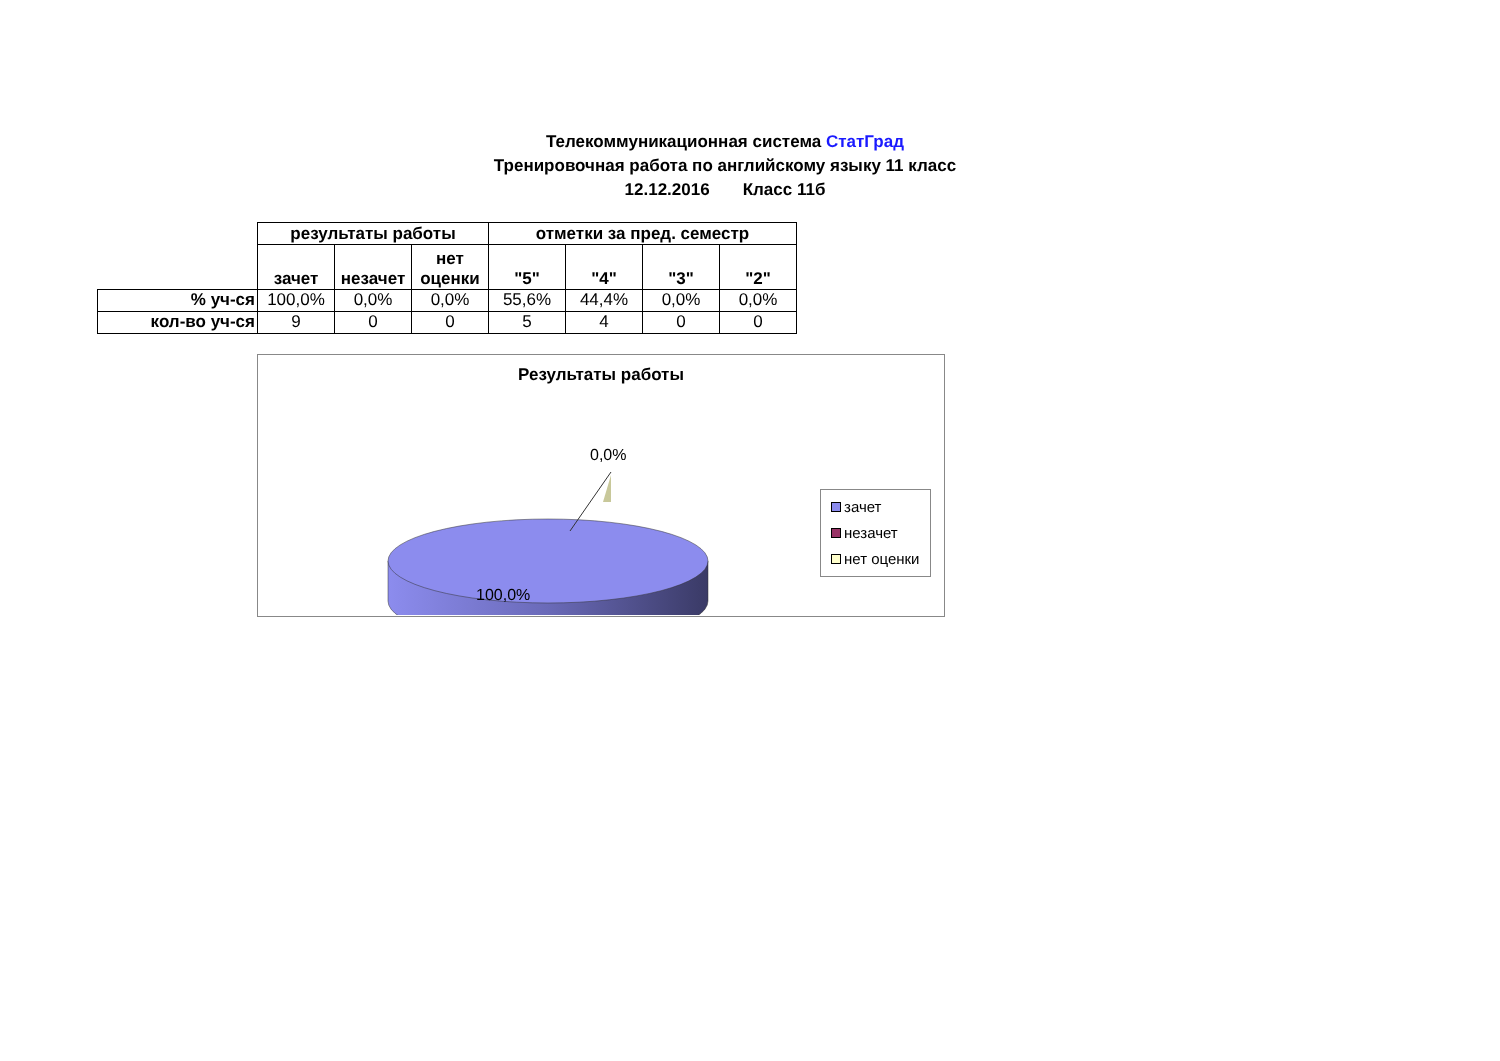Телекоммуникационная система СтатГрад
Тренировочная работа по английскому языку 11 класс
12.12.2016 Класс 11б
| | результаты работы | | | отметки за пред. семестр | | | |
| --- | --- | --- | --- | --- | --- | --- | --- |
| | зачет | незачет | нет оценки | "5" | "4" | "3" | "2" |
| % уч-ся | 100,0% | 0,0% | 0,0% | 55,6% | 44,4% | 0,0% | 0,0% |
| кол-во уч-ся | 9 | 0 | 0 | 5 | 4 | 0 | 0 |
Результаты работы
0,0%
100,0%
зачет
незачет
нет оценки